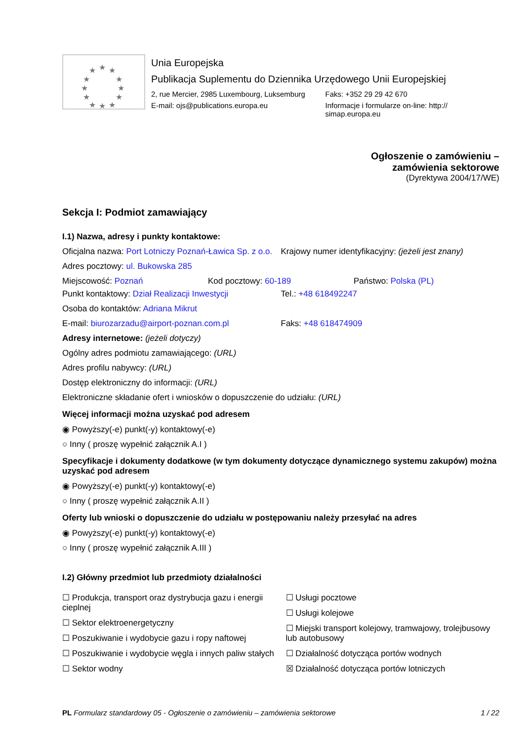★
★
★
★
★
★
★
★
★
★
★
★
Unia Europejska
Publikacja Suplementu do Dziennika Urzędowego Unii Europejskiej
2, rue Mercier, 2985 Luxembourg, Luksemburg
Faks: +352 29 29 42 670
E-mail: ojs@publications.europa.eu
Informacje i formularze on-line: http:// simap.europa.eu
Ogłoszenie o zamówieniu –
zamówienia sektorowe
(Dyrektywa 2004/17/WE)
Sekcja I: Podmiot zamawiający
I.1) Nazwa, adresy i punkty kontaktowe:
Oficjalna nazwa: Port Lotniczy Poznań-Ławica Sp. z o.o.
Krajowy numer identyfikacyjny: (jeżeli jest znany)
Adres pocztowy: ul. Bukowska 285
Miejscowość: Poznań Kod pocztowy: 60-189 Państwo: Polska (PL)
Punkt kontaktowy: Dział Realizacji Inwestycji
Tel.: +48 618492247
Osoba do kontaktów: Adriana Mikrut
E-mail: biurozarzadu@airport-poznan.com.pl
Faks: +48 618474909
Adresy internetowe: (jeżeli dotyczy)
Ogólny adres podmiotu zamawiającego: (URL)
Adres profilu nabywcy: (URL)
Dostęp elektroniczny do informacji: (URL)
Elektroniczne składanie ofert i wniosków o dopuszczenie do udziału: (URL)
Więcej informacji można uzyskać pod adresem
◉ Powyższy(-e) punkt(-y) kontaktowy(-e)
○ Inny ( proszę wypełnić załącznik A.I )
Specyfikacje i dokumenty dodatkowe (w tym dokumenty dotyczące dynamicznego systemu zakupów) można uzyskać pod adresem
◉ Powyższy(-e) punkt(-y) kontaktowy(-e)
○ Inny ( proszę wypełnić załącznik A.II )
Oferty lub wnioski o dopuszczenie do udziału w postępowaniu należy przesyłać na adres
◉ Powyższy(-e) punkt(-y) kontaktowy(-e)
○ Inny ( proszę wypełnić załącznik A.III )
I.2) Główny przedmiot lub przedmioty działalności
☐ Produkcja, transport oraz dystrybucja gazu i energii cieplnej
☐ Sektor elektroenergetyczny
☐ Poszukiwanie i wydobycie gazu i ropy naftowej
☐ Poszukiwanie i wydobycie węgla i innych paliw stałych
☐ Sektor wodny
☐ Usługi pocztowe
☐ Usługi kolejowe
☐ Miejski transport kolejowy, tramwajowy, trolejbusowy lub autobusowy
☐ Działalność dotycząca portów wodnych
☒ Działalność dotycząca portów lotniczych
PL Formularz standardowy 05 - Ogłoszenie o zamówieniu – zamówienia sektorowe 1 / 22